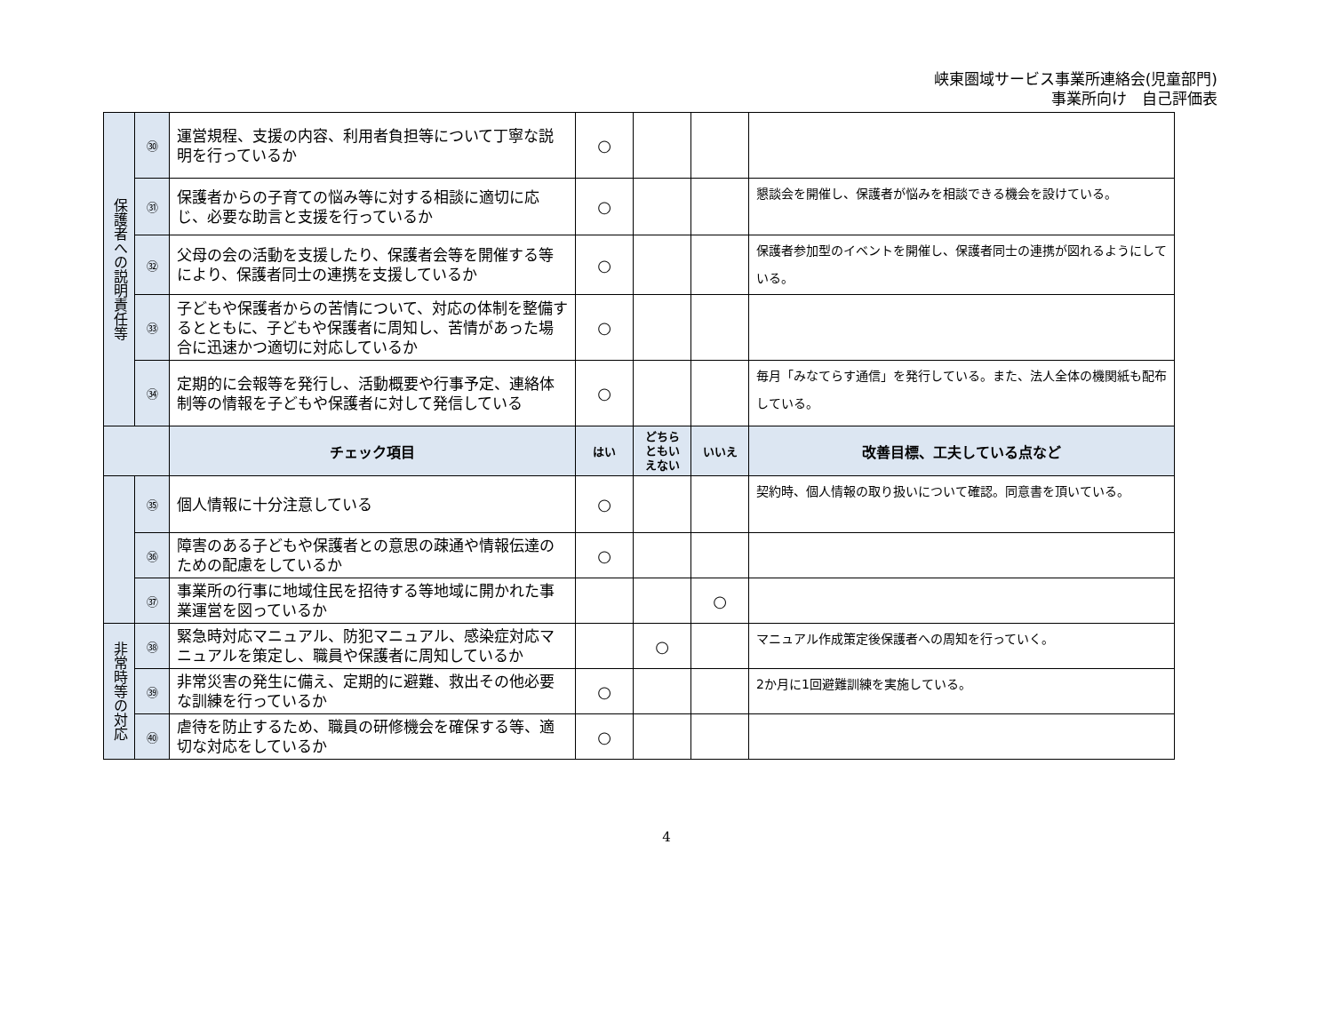峡東圏域サービス事業所連絡会(児童部門)
事業所向け　自己評価表
| 保護者への説明責任等 | ㉚ | 運営規程、支援の内容、利用者負担等について丁寧な説明を行っているか | ○ | | | |
| | ㉛ | 保護者からの子育ての悩み等に対する相談に適切に応じ、必要な助言と支援を行っているか | ○ | | | 懇談会を開催し、保護者が悩みを相談できる機会を設けている。 |
| | ㉜ | 父母の会の活動を支援したり、保護者会等を開催する等により、保護者同士の連携を支援しているか | ○ | | | 保護者参加型のイベントを開催し、保護者同士の連携が図れるようにしている。 |
| | ㉝ | 子どもや保護者からの苦情について、対応の体制を整備するとともに、子どもや保護者に周知し、苦情があった場合に迅速かつ適切に対応しているか | ○ | | | |
| | ㉞ | 定期的に会報等を発行し、活動概要や行事予定、連絡体制等の情報を子どもや保護者に対して発信している | ○ | | | 毎月「みなてらす通信」を発行している。また、法人全体の機関紙も配布している。 |
| | | チェック項目 | はい | どちらともいえない | いいえ | 改善目標、工夫している点など |
| | ㉟ | 個人情報に十分注意している | ○ | | | 契約時、個人情報の取り扱いについて確認。同意書を頂いている。 |
| | ㊱ | 障害のある子どもや保護者との意思の疎通や情報伝達のための配慮をしているか | ○ | | | |
| | ㊲ | 事業所の行事に地域住民を招待する等地域に開かれた事業運営を図っているか | | | ○ | |
| 非常時等の対応 | ㊳ | 緊急時対応マニュアル、防犯マニュアル、感染症対応マニュアルを策定し、職員や保護者に周知しているか | | ○ | | マニュアル作成策定後保護者への周知を行っていく。 |
| | ㊴ | 非常災害の発生に備え、定期的に避難、救出その他必要な訓練を行っているか | ○ | | | 2か月に1回避難訓練を実施している。 |
| | ㊵ | 虐待を防止するため、職員の研修機会を確保する等、適切な対応をしているか | ○ | | | |
4